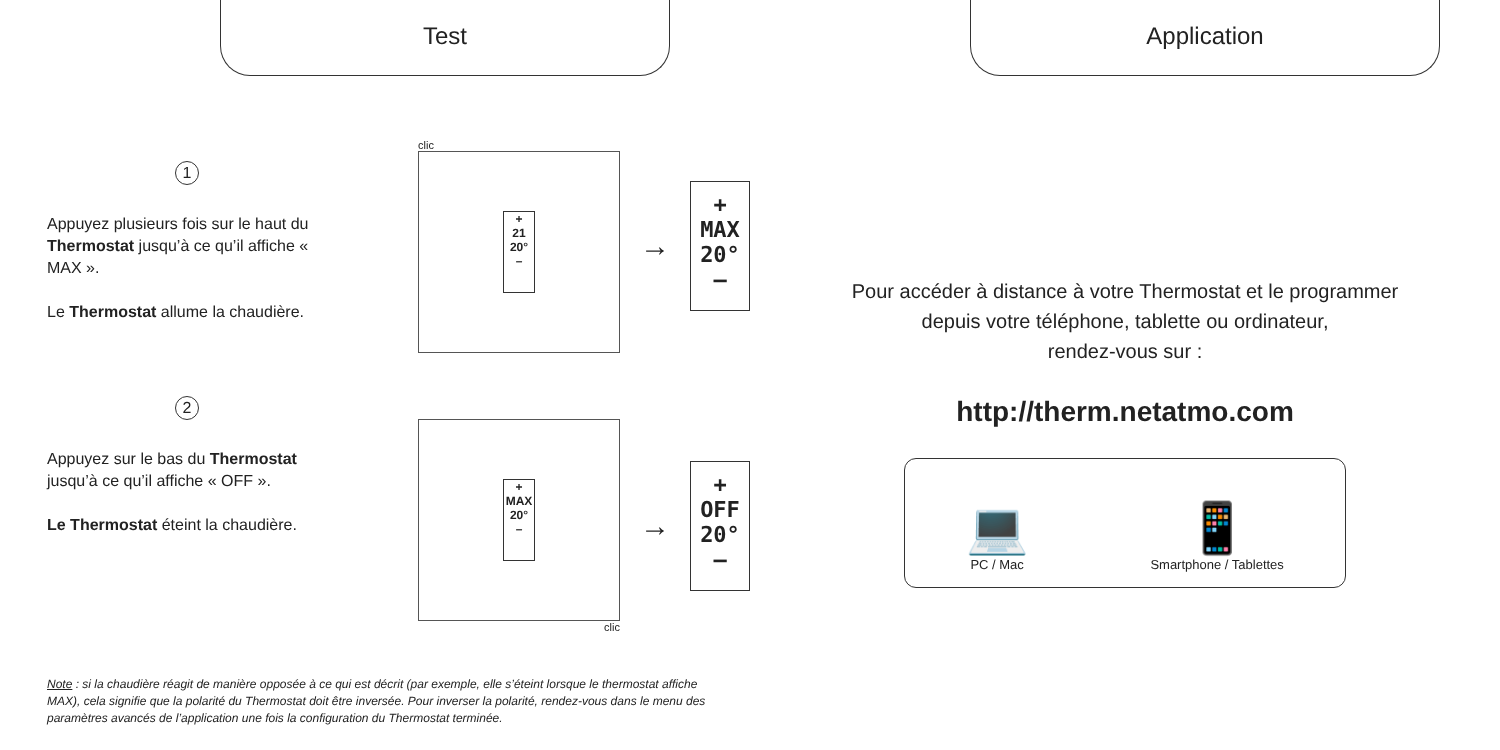Test
1
Appuyez plusieurs fois sur le haut du Thermostat jusqu’à ce qu’il affiche « MAX ».
Le Thermostat allume la chaudière.
clic
+
21
20°
–
→
+
MAX
20°
–
2
Appuyez sur le bas du Thermostat jusqu’à ce qu’il affiche « OFF ».
Le Thermostat éteint la chaudière.
+
MAX
20°
–
clic
→
+
OFF
20°
–
Note : si la chaudière réagit de manière opposée à ce qui est décrit (par exemple, elle s’éteint lorsque le thermostat affiche MAX), cela signifie que la polarité du Thermostat doit être inversée. Pour inverser la polarité, rendez-vous dans le menu des paramètres avancés de l’application une fois la configuration du Thermostat terminée.
Application
Pour accéder à distance à votre Thermostat et le programmer
depuis votre téléphone, tablette ou ordinateur,
rendez-vous sur :
http://therm.netatmo.com
💻
PC / Mac
📱
Smartphone / Tablettes